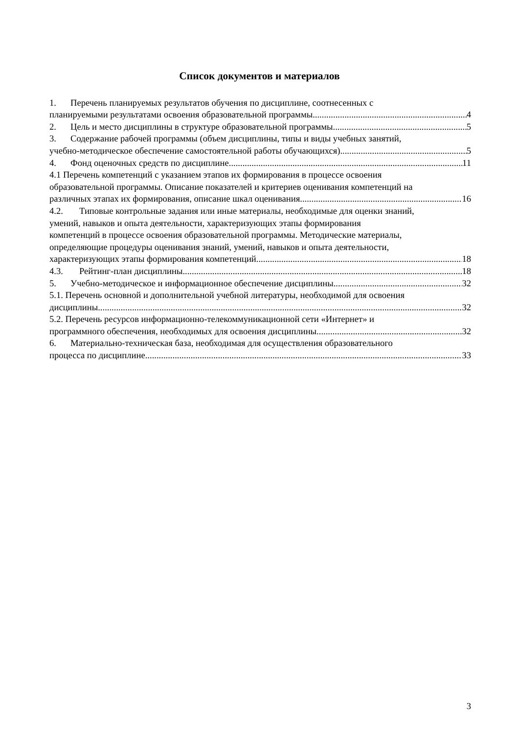Список документов и материалов
1. Перечень планируемых результатов обучения по дисциплине, соотнесенных с
планируемыми результатами освоения образовательной программы 4
2. Цель и место дисциплины в структуре образовательной программы 5
3. Содержание рабочей программы (объем дисциплины, типы и виды учебных занятий,
учебно-методическое обеспечение самостоятельной работы обучающихся) 5
4. Фонд оценочных средств по дисциплине 11
4.1 Перечень компетенций с указанием этапов их формирования в процессе освоения
образовательной программы. Описание показателей и критериев оценивания компетенций на
различных этапах их формирования, описание шкал оценивания 16
4.2. Типовые контрольные задания или иные материалы, необходимые для оценки знаний,
умений, навыков и опыта деятельности, характеризующих этапы формирования
компетенций в процессе освоения образовательной программы. Методические материалы,
определяющие процедуры оценивания знаний, умений, навыков и опыта деятельности,
характеризующих этапы формирования компетенций 18
4.3. Рейтинг-план дисциплины 18
5. Учебно-методическое и информационное обеспечение дисциплины 32
5.1. Перечень основной и дополнительной учебной литературы, необходимой для освоения
дисциплины 32
5.2. Перечень ресурсов информационно-телекоммуникационной сети «Интернет» и
программного обеспечения, необходимых для освоения дисциплины 32
6. Материально-техническая база, необходимая для осуществления образовательного
процесса по дисциплине 33
3